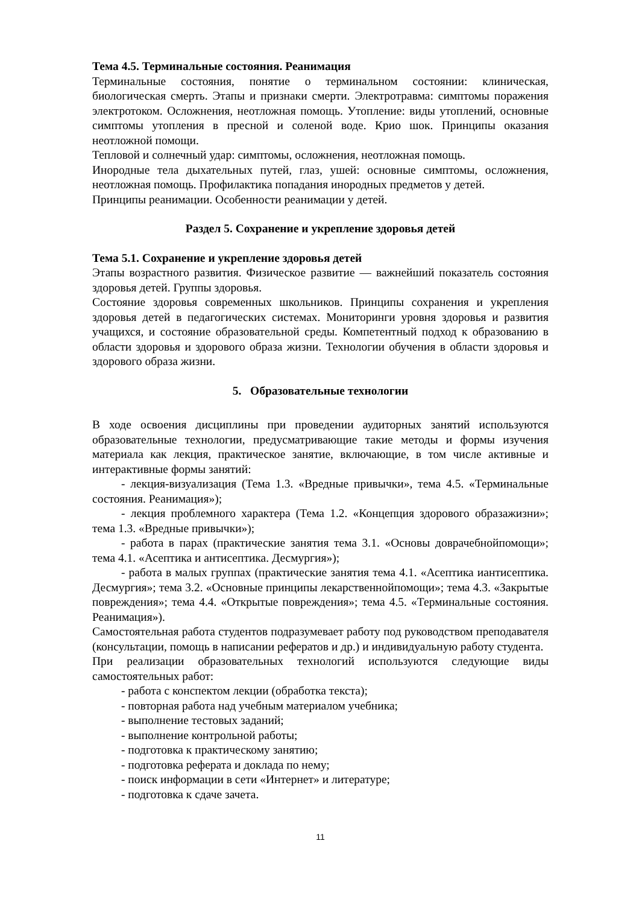Тема 4.5. Терминальные состояния. Реанимация
Терминальные состояния, понятие о терминальном состоянии: клиническая, биологическая смерть. Этапы и признаки смерти. Электротравма: симптомы поражения электротоком. Осложнения, неотложная помощь. Утопление: виды утоплений, основные симптомы утопления в пресной и соленой воде. Крио шок. Принципы оказания неотложной помощи.
Тепловой и солнечный удар: симптомы, осложнения, неотложная помощь.
Инородные тела дыхательных путей, глаз, ушей: основные симптомы, осложнения, неотложная помощь. Профилактика попадания инородных предметов у детей.
Принципы реанимации. Особенности реанимации у детей.
Раздел 5. Сохранение и укрепление здоровья детей
Тема 5.1. Сохранение и укрепление здоровья детей
Этапы возрастного развития. Физическое развитие — важнейший показатель состояния здоровья детей. Группы здоровья.
Состояние здоровья современных школьников. Принципы сохранения и укрепления здоровья детей в педагогических системах. Мониторинги уровня здоровья и развития учащихся, и состояние образовательной среды. Компетентный подход к образованию в области здоровья и здорового образа жизни. Технологии обучения в области здоровья и здорового образа жизни.
5. Образовательные технологии
В ходе освоения дисциплины при проведении аудиторных занятий используются образовательные технологии, предусматривающие такие методы и формы изучения материала как лекция, практическое занятие, включающие, в том числе активные и интерактивные формы занятий:
- лекция-визуализация (Тема 1.3. «Вредные привычки», тема 4.5. «Терминальные состояния. Реанимация»);
- лекция проблемного характера (Тема 1.2. «Концепция здорового образажизни»; тема 1.3. «Вредные привычки»);
- работа в парах (практические занятия тема 3.1. «Основы доврачебнойпомощи»; тема 4.1. «Асептика и антисептика. Десмургия»);
- работа в малых группах (практические занятия тема 4.1. «Асептика иантисептика. Десмургия»; тема 3.2. «Основные принципы лекарственнойпомощи»; тема 4.3. «Закрытые повреждения»; тема 4.4. «Открытые повреждения»; тема 4.5. «Терминальные состояния. Реанимация»).
Самостоятельная работа студентов подразумевает работу под руководством преподавателя (консультации, помощь в написании рефератов и др.) и индивидуальную работу студента.
При реализации образовательных технологий используются следующие виды самостоятельных работ:
- работа с конспектом лекции (обработка текста);
- повторная работа над учебным материалом учебника;
- выполнение тестовых заданий;
- выполнение контрольной работы;
- подготовка к практическому занятию;
- подготовка реферата и доклада по нему;
- поиск информации в сети «Интернет» и литературе;
- подготовка к сдаче зачета.
11